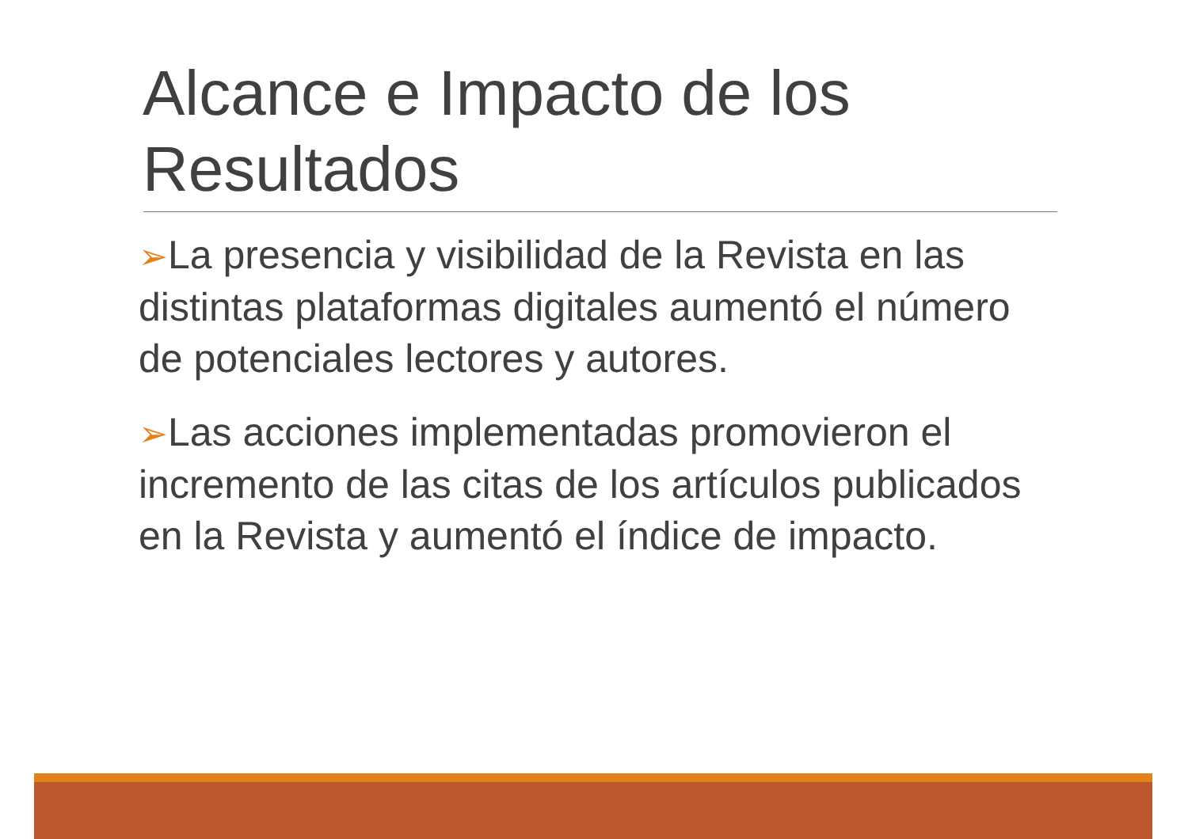Alcance e Impacto de los Resultados
➢La presencia y visibilidad de la Revista en las distintas plataformas digitales aumentó el número de potenciales lectores y autores.
➢Las acciones implementadas promovieron el incremento de las citas de los artículos publicados en la Revista y aumentó el índice de impacto.